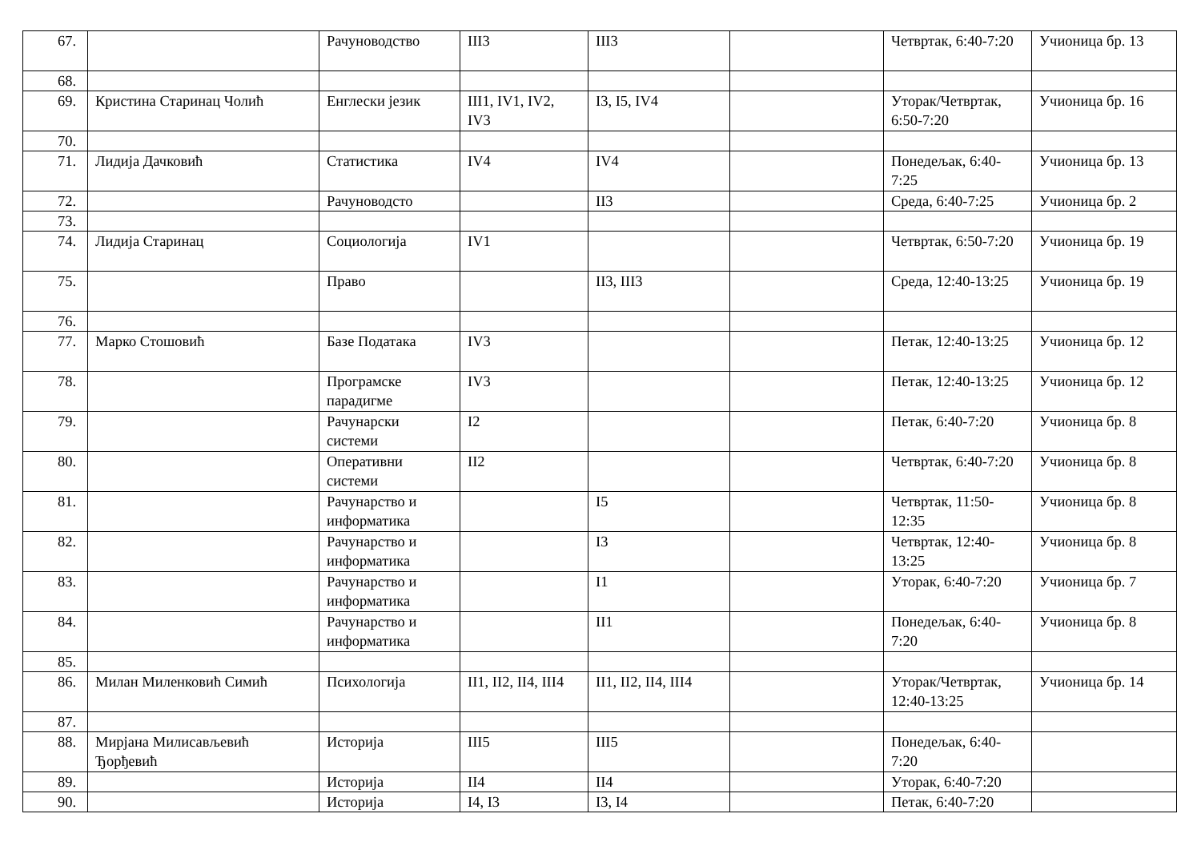| 67. | | Рачуноводство | III3 | III3 | | Четвртак, 6:40-7:20 | Учионица бр. 13 |
| 68. | | | | | | | |
| 69. | Кристина Старинац Чолић | Енглески језик | III1, IV1, IV2, IV3 | I3, I5, IV4 | | Уторак/Четвртак, 6:50-7:20 | Учионица бр. 16 |
| 70. | | | | | | | |
| 71. | Лидија Дачковић | Статистика | IV4 | IV4 | | Понедељак, 6:40-7:25 | Учионица бр. 13 |
| 72. | | Рачуноводсто | | II3 | | Среда, 6:40-7:25 | Учионица бр. 2 |
| 73. | | | | | | | |
| 74. | Лидија Старинац | Социологија | IV1 | | | Четвртак, 6:50-7:20 | Учионица бр. 19 |
| 75. | | Право | | II3, III3 | | Среда, 12:40-13:25 | Учионица бр. 19 |
| 76. | | | | | | | |
| 77. | Марко Стошовић | Базе Података | IV3 | | | Петак, 12:40-13:25 | Учионица бр. 12 |
| 78. | | Програмске парадигме | IV3 | | | Петак, 12:40-13:25 | Учионица бр. 12 |
| 79. | | Рачунарски системи | I2 | | | Петак, 6:40-7:20 | Учионица бр. 8 |
| 80. | | Оперативни системи | II2 | | | Четвртак, 6:40-7:20 | Учионица бр. 8 |
| 81. | | Рачунарство и информатика | | I5 | | Четвртак, 11:50-12:35 | Учионица бр. 8 |
| 82. | | Рачунарство и информатика | | I3 | | Четвртак, 12:40-13:25 | Учионица бр. 8 |
| 83. | | Рачунарство и информатика | | I1 | | Уторак, 6:40-7:20 | Учионица бр. 7 |
| 84. | | Рачунарство и информатика | | II1 | | Понедељак, 6:40-7:20 | Учионица бр. 8 |
| 85. | | | | | | | |
| 86. | Милан Миленковић Симић | Психологија | II1, II2, II4, III4 | II1, II2, II4, III4 | | Уторак/Четвртак, 12:40-13:25 | Учионица бр. 14 |
| 87. | | | | | | | |
| 88. | Мирјана Милисављевић Ђорђевић | Историја | III5 | III5 | | Понедељак, 6:40-7:20 | |
| 89. | | Историја | II4 | II4 | | Уторак, 6:40-7:20 | |
| 90. | | Историја | I4, I3 | I3, I4 | | Петак, 6:40-7:20 | |